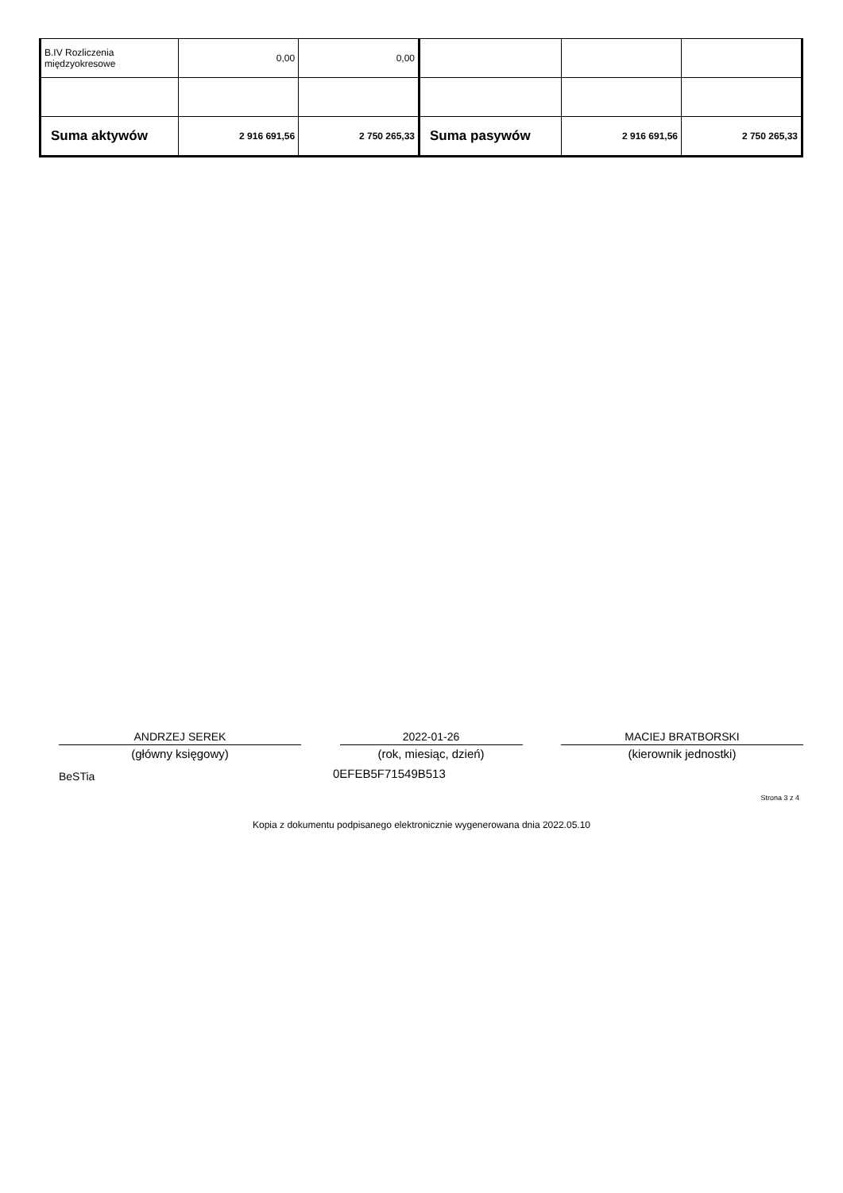| B.IV Rozliczenia międzyokresowe | 0,00 | 0,00 | | | |
| Suma aktywów | 2 916 691,56 | 2 750 265,33 | Suma pasywów | 2 916 691,56 | 2 750 265,33 |
ANDRZEJ SEREK 2022-01-26 MACIEJ BRATBORSKI
(główny księgowy) (rok, miesiąc, dzień) (kierownik jednostki)
BeSTia
0EFEB5F71549B513
Strona 3 z 4
Kopia z dokumentu podpisanego elektronicznie wygenerowana dnia 2022.05.10